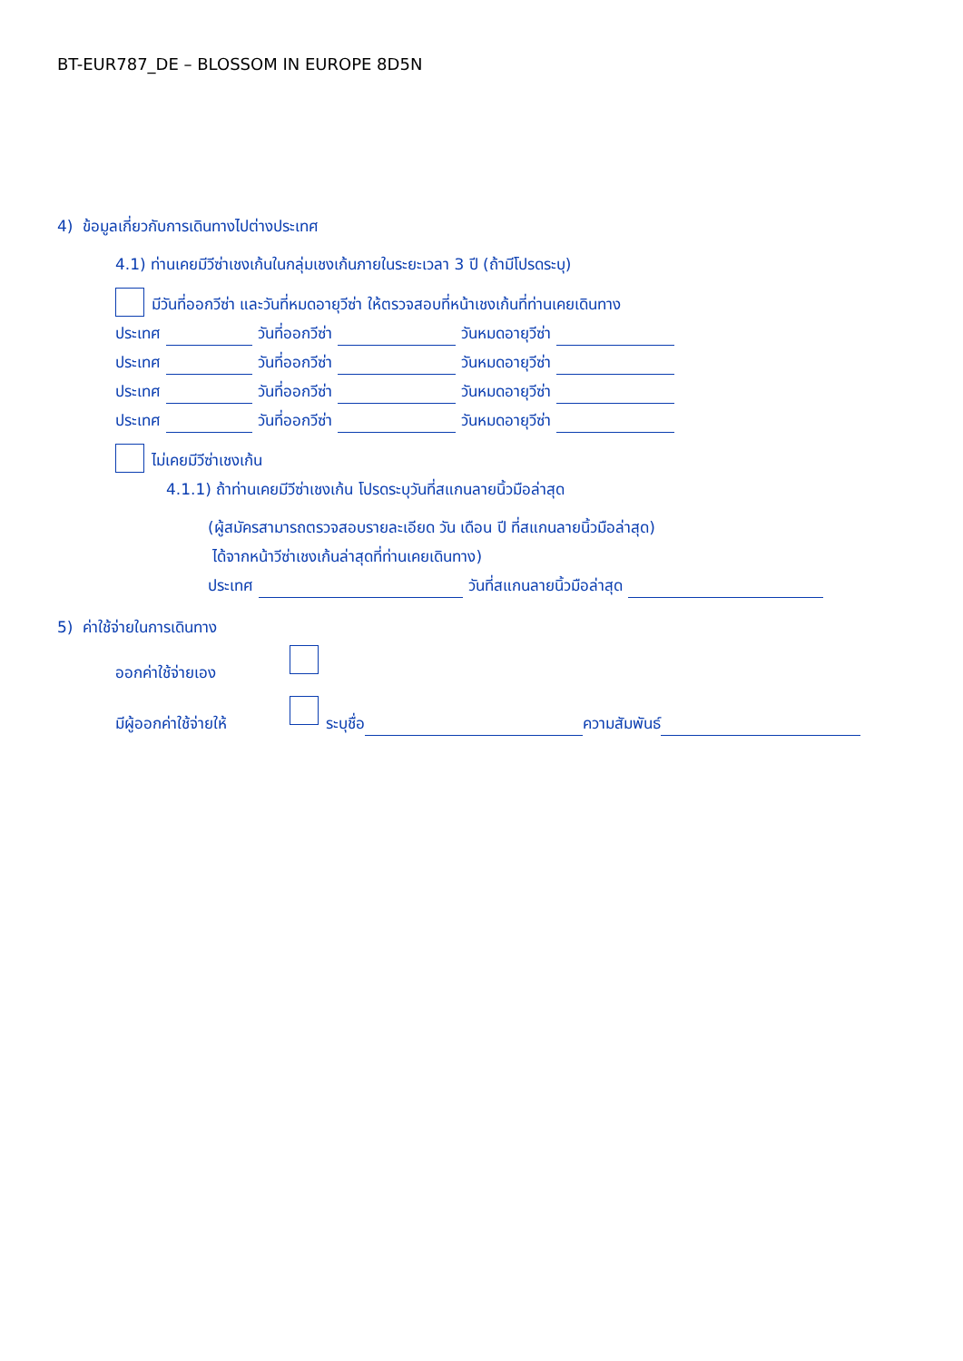BT-EUR787_DE – BLOSSOM IN EUROPE 8D5N
4) ข้อมูลเกี่ยวกับการเดินทางไปต่างประเทศ
4.1) ท่านเคยมีวีซ่าเชงเก้นในกลุ่มเชงเก้นภายในระยะเวลา 3 ปี (ถ้ามีโปรดระบุ)
มีวันที่ออกวีซ่า และวันที่หมดอายุวีซ่า ให้ตรวจสอบที่หน้าเชงเก้นที่ท่านเคยเดินทาง
ประเทศ วันที่ออกวีซ่า วันหมดอายุวีซ่า
ประเทศ วันที่ออกวีซ่า วันหมดอายุวีซ่า
ประเทศ วันที่ออกวีซ่า วันหมดอายุวีซ่า
ประเทศ วันที่ออกวีซ่า วันหมดอายุวีซ่า
ไม่เคยมีวีซ่าเชงเก้น
4.1.1) ถ้าท่านเคยมีวีซ่าเชงเก้น โปรดระบุวันที่สแกนลายนิ้วมือล่าสุด
(ผู้สมัครสามารถตรวจสอบรายละเอียด วัน เดือน ปี ที่สแกนลายนิ้วมือล่าสุด)
ได้จากหน้าวีซ่าเชงเก้นล่าสุดที่ท่านเคยเดินทาง)
ประเทศ วันที่สแกนลายนิ้วมือล่าสุด
5) ค่าใช้จ่ายในการเดินทาง
ออกค่าใช้จ่ายเอง
มีผู้ออกค่าใช้จ่ายให้ ระบุชื่อ ความสัมพันธ์